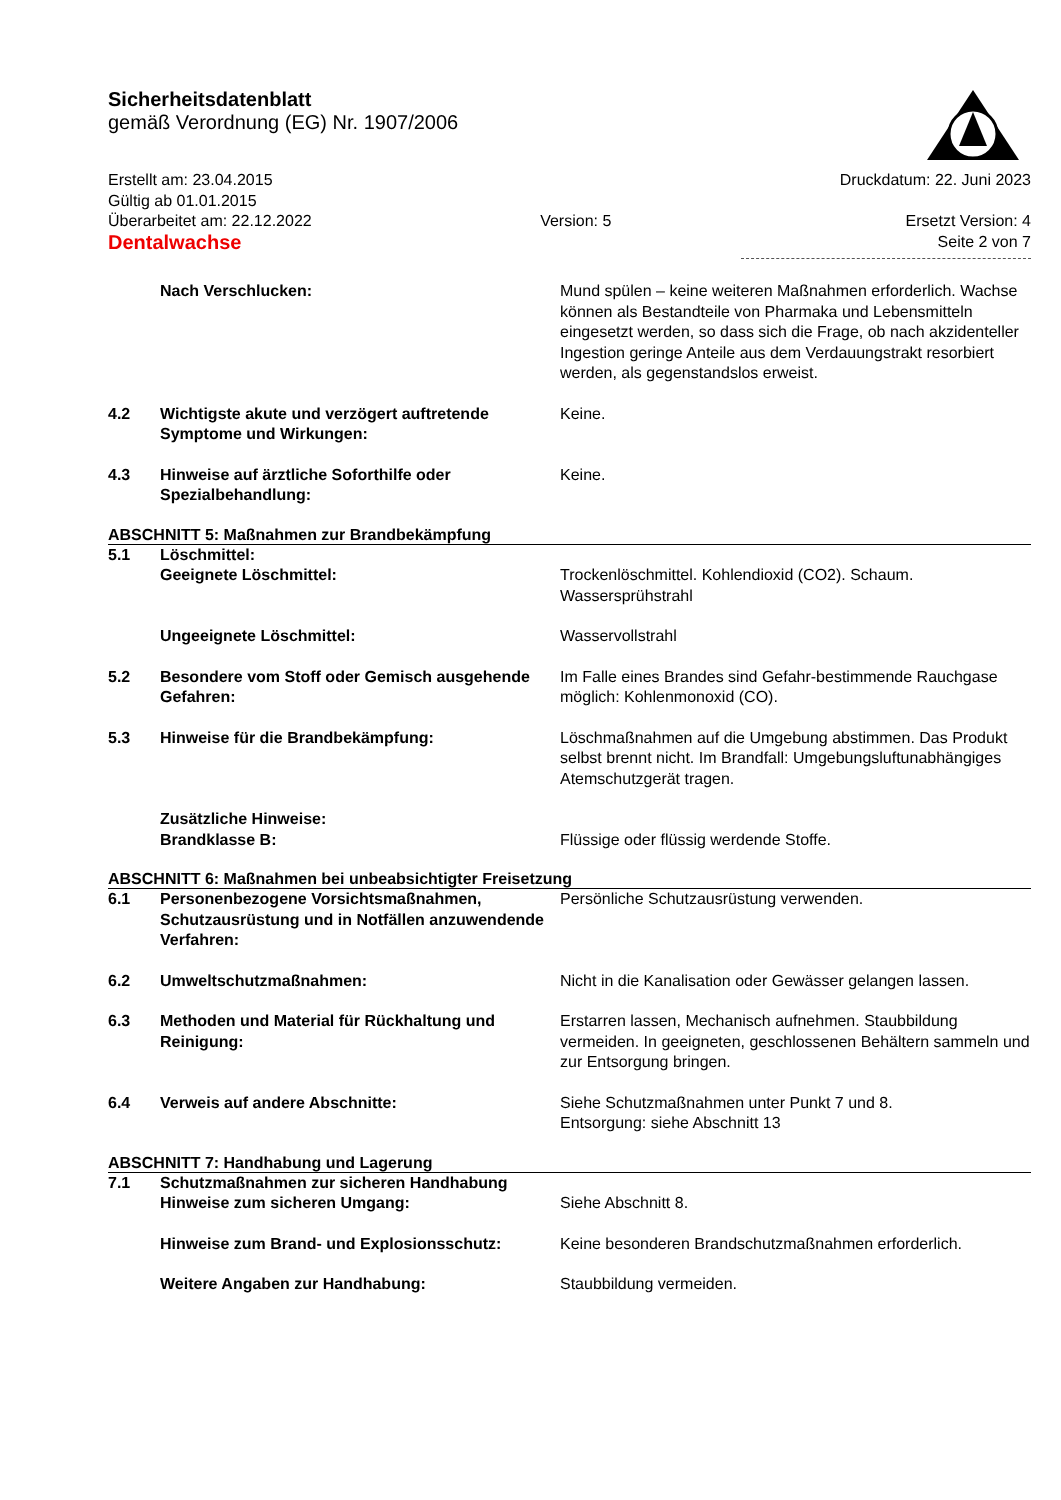Sicherheitsdatenblatt
gemäß Verordnung (EG) Nr. 1907/2006
Erstellt am: 23.04.2015
Gültig ab 01.01.2015
Überarbeitet am: 22.12.2022
Dentalwachse
Version: 5 Druckdatum: 22. Juni 2023
Ersetzt Version: 4
Seite 2 von 7
| | Nach Verschlucken: | Mund spülen – keine weiteren Maßnahmen erforderlich. Wachse können als Bestandteile von Pharmaka und Lebensmitteln eingesetzt werden, so dass sich die Frage, ob nach akzidenteller Ingestion geringe Anteile aus dem Verdauungstrakt resorbiert werden, als gegenstandslos erweist. |
| 4.2 | Wichtigste akute und verzögert auftretende Symptome und Wirkungen: | Keine. |
| 4.3 | Hinweise auf ärztliche Soforthilfe oder Spezialbehandlung: | Keine. |
ABSCHNITT 5: Maßnahmen zur Brandbekämpfung
| 5.1 | Löschmittel: Geeignete Löschmittel: | Trockenlöschmittel. Kohlendioxid (CO2). Schaum. Wassersprühstrahl |
| | Ungeeignete Löschmittel: | Wasservollstrahl |
| 5.2 | Besondere vom Stoff oder Gemisch ausgehende Gefahren: | Im Falle eines Brandes sind Gefahr-bestimmende Rauchgase möglich: Kohlenmonoxid (CO). |
| 5.3 | Hinweise für die Brandbekämpfung: | Löschmaßnahmen auf die Umgebung abstimmen. Das Produkt selbst brennt nicht. Im Brandfall: Umgebungsluftunabhängiges Atemschutzgerät tragen. |
| | Zusätzliche Hinweise: Brandklasse B: | Flüssige oder flüssig werdende Stoffe. |
ABSCHNITT 6: Maßnahmen bei unbeabsichtigter Freisetzung
| 6.1 | Personenbezogene Vorsichtsmaßnahmen, Schutzausrüstung und in Notfällen anzuwendende Verfahren: | Persönliche Schutzausrüstung verwenden. |
| 6.2 | Umweltschutzmaßnahmen: | Nicht in die Kanalisation oder Gewässer gelangen lassen. |
| 6.3 | Methoden und Material für Rückhaltung und Reinigung: | Erstarren lassen, Mechanisch aufnehmen. Staubbildung vermeiden. In geeigneten, geschlossenen Behältern sammeln und zur Entsorgung bringen. |
| 6.4 | Verweis auf andere Abschnitte: | Siehe Schutzmaßnahmen unter Punkt 7 und 8. Entsorgung: siehe Abschnitt 13 |
ABSCHNITT 7: Handhabung und Lagerung
| 7.1 | Schutzmaßnahmen zur sicheren Handhabung Hinweise zum sicheren Umgang: | Siehe Abschnitt 8. |
| | Hinweise zum Brand- und Explosionsschutz: | Keine besonderen Brandschutzmaßnahmen erforderlich. |
| | Weitere Angaben zur Handhabung: | Staubbildung vermeiden. |